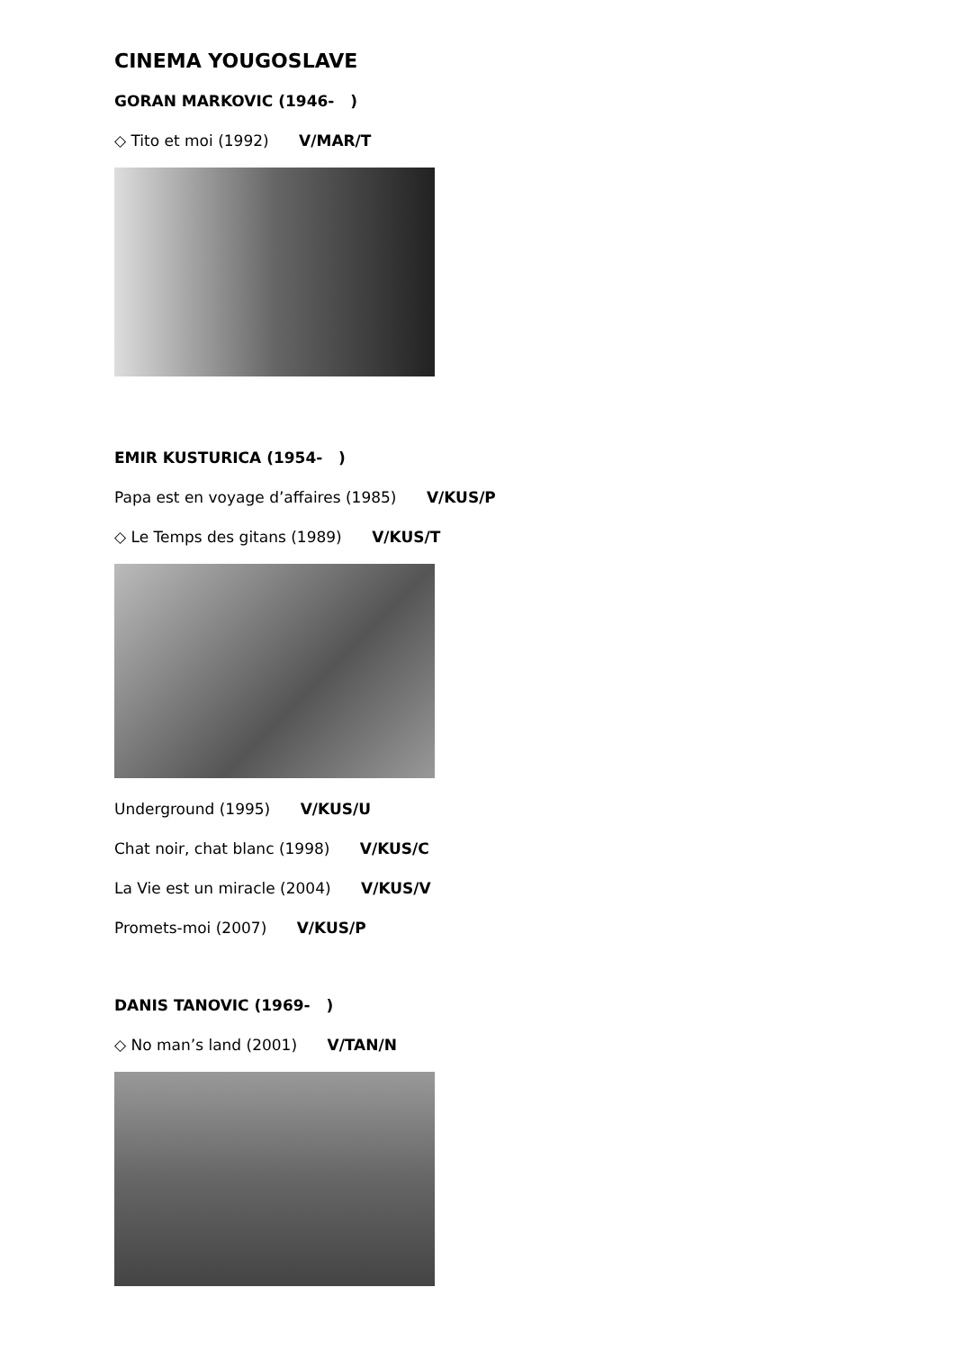CINEMA YOUGOSLAVE
GORAN MARKOVIC (1946- )
◇ Tito et moi (1992) V/MAR/T
EMIR KUSTURICA (1954- )
Papa est en voyage d’affaires (1985) V/KUS/P
◇ Le Temps des gitans (1989) V/KUS/T
Underground (1995) V/KUS/U
Chat noir, chat blanc (1998) V/KUS/C
La Vie est un miracle (2004) V/KUS/V
Promets-moi (2007) V/KUS/P
DANIS TANOVIC (1969- )
◇ No man’s land (2001) V/TAN/N